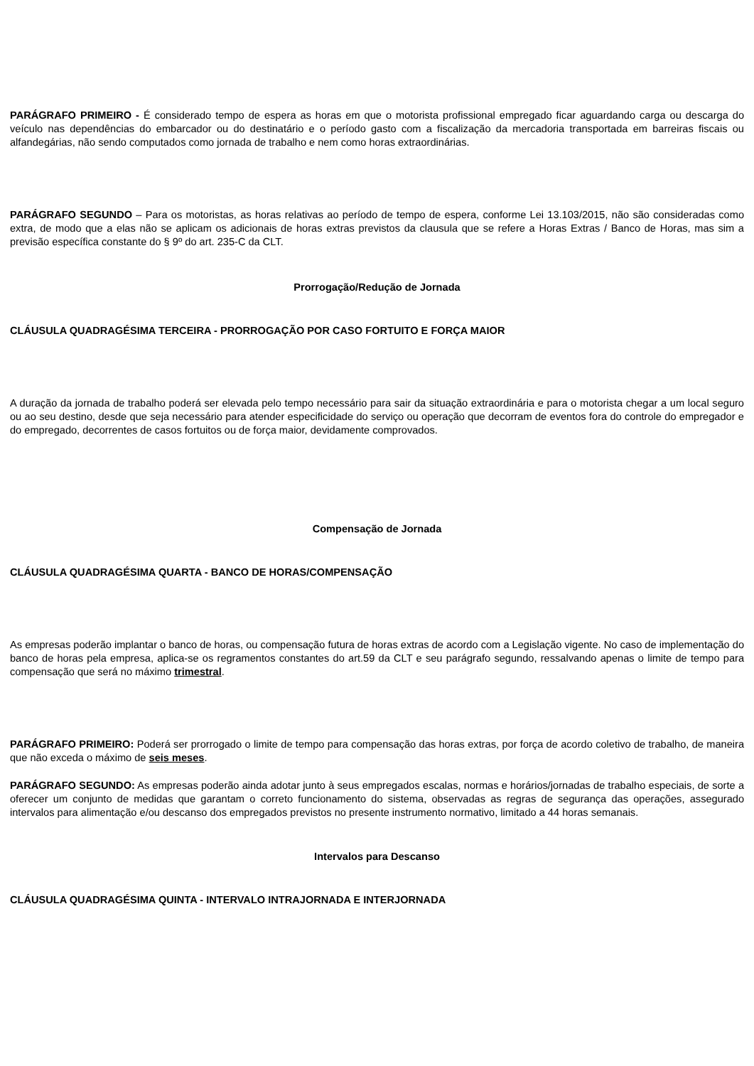PARÁGRAFO PRIMEIRO - É considerado tempo de espera as horas em que o motorista profissional empregado ficar aguardando carga ou descarga do veículo nas dependências do embarcador ou do destinatário e o período gasto com a fiscalização da mercadoria transportada em barreiras fiscais ou alfandegárias, não sendo computados como jornada de trabalho e nem como horas extraordinárias.
PARÁGRAFO SEGUNDO – Para os motoristas, as horas relativas ao período de tempo de espera, conforme Lei 13.103/2015, não são consideradas como extra, de modo que a elas não se aplicam os adicionais de horas extras previstos da clausula que se refere a Horas Extras / Banco de Horas, mas sim a previsão específica constante do § 9º do art. 235-C da CLT.
Prorrogação/Redução de Jornada
CLÁUSULA QUADRAGÉSIMA TERCEIRA - PRORROGAÇÃO POR CASO FORTUITO E FORÇA MAIOR
A duração da jornada de trabalho poderá ser elevada pelo tempo necessário para sair da situação extraordinária e para o motorista chegar a um local seguro ou ao seu destino, desde que seja necessário para atender especificidade do serviço ou operação que decorram de eventos fora do controle do empregador e do empregado, decorrentes de casos fortuitos ou de força maior, devidamente comprovados.
Compensação de Jornada
CLÁUSULA QUADRAGÉSIMA QUARTA - BANCO DE HORAS/COMPENSAÇÃO
As empresas poderão implantar o banco de horas, ou compensação futura de horas extras de acordo com a Legislação vigente. No caso de implementação do banco de horas pela empresa, aplica-se os regramentos constantes do art.59 da CLT e seu parágrafo segundo, ressalvando apenas o limite de tempo para compensação que será no máximo trimestral.
PARÁGRAFO PRIMEIRO: Poderá ser prorrogado o limite de tempo para compensação das horas extras, por força de acordo coletivo de trabalho, de maneira que não exceda o máximo de seis meses.
PARÁGRAFO SEGUNDO: As empresas poderão ainda adotar junto à seus empregados escalas, normas e horários/jornadas de trabalho especiais, de sorte a oferecer um conjunto de medidas que garantam o correto funcionamento do sistema, observadas as regras de segurança das operações, assegurado intervalos para alimentação e/ou descanso dos empregados previstos no presente instrumento normativo, limitado a 44 horas semanais.
Intervalos para Descanso
CLÁUSULA QUADRAGÉSIMA QUINTA - INTERVALO INTRAJORNADA E INTERJORNADA